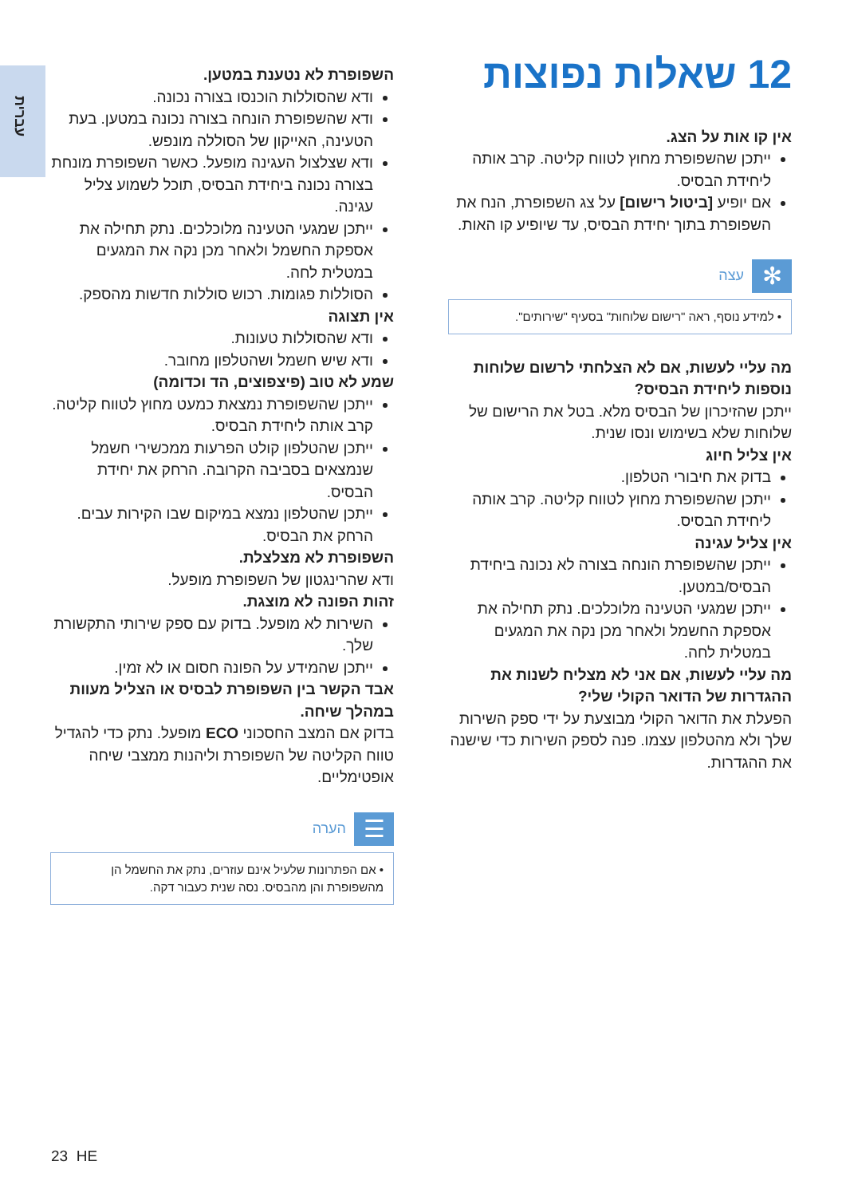עברית
12 שאלות נפוצות
אין קו אות על הצג.
ייתכן שהשפופרת מחוץ לטווח קליטה. קרב אותה ליחידת הבסיס.
אם יופיע [ביטול רישום] על צג השפופרת, הנח את השפופרת בתוך יחידת הבסיס, עד שיופיע קו האות.
✻
עצה
• למידע נוסף, ראה "רישום שלוחות" בסעיף "שירותים".
מה עליי לעשות, אם לא הצלחתי לרשום שלוחות נוספות ליחידת הבסיס?
ייתכן שהזיכרון של הבסיס מלא. בטל את הרישום של שלוחות שלא בשימוש ונסו שנית.
אין צליל חיוג
בדוק את חיבורי הטלפון.
ייתכן שהשפופרת מחוץ לטווח קליטה. קרב אותה ליחידת הבסיס.
אין צליל עגינה
ייתכן שהשפופרת הונחה בצורה לא נכונה ביחידת הבסיס/במטען.
ייתכן שמגעי הטעינה מלוכלכים. נתק תחילה את אספקת החשמל ולאחר מכן נקה את המגעים במטלית לחה.
מה עליי לעשות, אם אני לא מצליח לשנות את ההגדרות של הדואר הקולי שלי?
הפעלת את הדואר הקולי מבוצעת על ידי ספק השירות שלך ולא מהטלפון עצמו. פנה לספק השירות כדי שישנה את ההגדרות.
השפופרת לא נטענת במטען.
ודא שהסוללות הוכנסו בצורה נכונה.
ודא שהשפופרת הונחה בצורה נכונה במטען. בעת הטעינה, האייקון של הסוללה מונפש.
ודא שצלצול העגינה מופעל. כאשר השפופרת מונחת בצורה נכונה ביחידת הבסיס, תוכל לשמוע צליל עגינה.
ייתכן שמגעי הטעינה מלוכלכים. נתק תחילה את אספקת החשמל ולאחר מכן נקה את המגעים במטלית לחה.
הסוללות פגומות. רכוש סוללות חדשות מהספק.
אין תצוגה
ודא שהסוללות טעונות.
ודא שיש חשמל ושהטלפון מחובר.
שמע לא טוב (פיצפוצים, הד וכדומה)
ייתכן שהשפופרת נמצאת כמעט מחוץ לטווח קליטה. קרב אותה ליחידת הבסיס.
ייתכן שהטלפון קולט הפרעות ממכשירי חשמל שנמצאים בסביבה הקרובה. הרחק את יחידת הבסיס.
ייתכן שהטלפון נמצא במיקום שבו הקירות עבים. הרחק את הבסיס.
השפופרת לא מצלצלת.
ודא שהרינגטון של השפופרת מופעל.
זהות הפונה לא מוצגת.
השירות לא מופעל. בדוק עם ספק שירותי התקשורת שלך.
ייתכן שהמידע על הפונה חסום או לא זמין.
אבד הקשר בין השפופרת לבסיס או הצליל מעוות במהלך שיחה.
בדוק אם המצב החסכוני ECO מופעל. נתק כדי להגדיל טווח הקליטה של השפופרת וליהנות ממצבי שיחה אופטימליים.
☰
הערה
• אם הפתרונות שלעיל אינם עוזרים, נתק את החשמל הן מהשפופרת והן מהבסיס. נסה שנית כעבור דקה.
23 HE